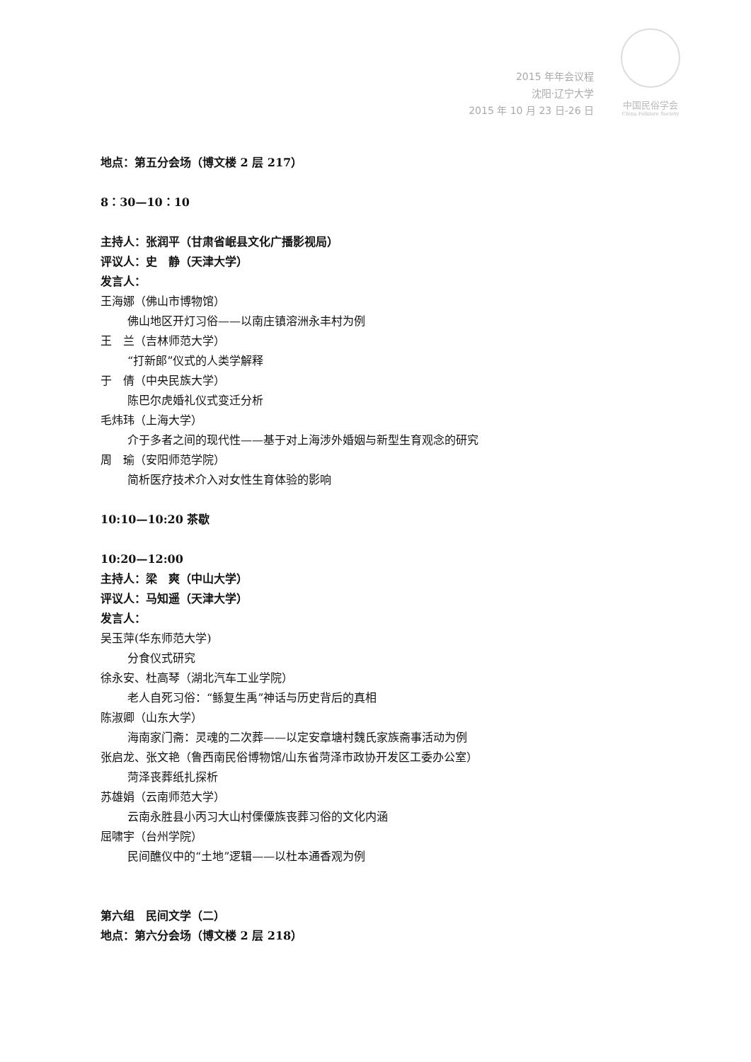2015 年年会议程
沈阳·辽宁大学
2015 年 10 月 23 日-26 日
中国民俗学会
China Folklore Society
地点：第五分会场（博文楼 2 层 217）
8：30—10：10
主持人：张润平（甘肃省岷县文化广播影视局）
评议人：史　静（天津大学）
发言人：
王海娜（佛山市博物馆）
佛山地区开灯习俗——以南庄镇溶洲永丰村为例
王　兰（吉林师范大学）
“打新郎”仪式的人类学解释
于　倩（中央民族大学）
陈巴尔虎婚礼仪式变迁分析
毛炜玮（上海大学）
介于多者之间的现代性——基于对上海涉外婚姻与新型生育观念的研究
周　瑜（安阳师范学院）
简析医疗技术介入对女性生育体验的影响
10:10—10:20 茶歇
10:20—12:00
主持人：梁　爽（中山大学）
评议人：马知遥（天津大学）
发言人：
吴玉萍(华东师范大学)
分食仪式研究
徐永安、杜高琴（湖北汽车工业学院）
老人自死习俗：“鲧复生禹”神话与历史背后的真相
陈淑卿（山东大学）
海南家门斋：灵魂的二次葬——以定安章塘村魏氏家族斋事活动为例
张启龙、张文艳（鲁西南民俗博物馆/山东省菏泽市政协开发区工委办公室）
菏泽丧葬纸扎探析
苏雄娟（云南师范大学）
云南永胜县小丙习大山村傈僳族丧葬习俗的文化内涵
屈啸宇（台州学院）
民间醮仪中的“土地”逻辑——以杜本通香观为例
第六组　民间文学（二）
地点：第六分会场（博文楼 2 层 218）